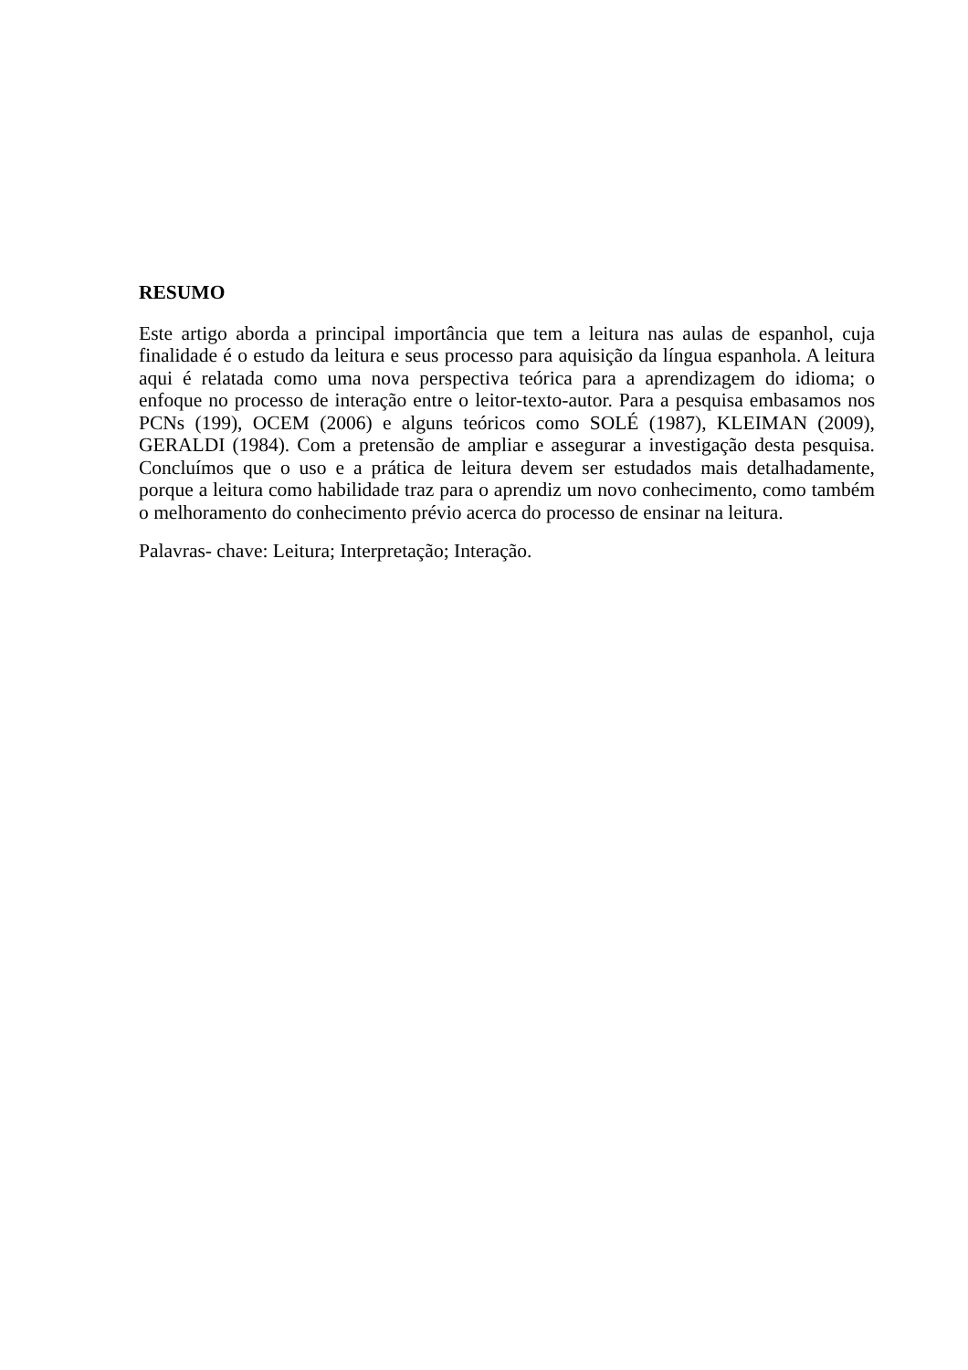RESUMO
Este artigo aborda a principal importância que tem a leitura nas aulas de espanhol, cuja finalidade é o estudo da leitura e seus processo para aquisição da língua espanhola. A leitura aqui é relatada como uma nova perspectiva teórica para a aprendizagem do idioma; o enfoque no processo de interação entre o leitor-texto-autor. Para a pesquisa embasamos nos PCNs (199), OCEM (2006) e alguns teóricos como SOLÉ (1987), KLEIMAN (2009), GERALDI (1984). Com a pretensão de ampliar e assegurar a investigação desta pesquisa. Concluímos que o uso e a prática de leitura devem ser estudados mais detalhadamente, porque a leitura como habilidade traz para o aprendiz um novo conhecimento, como também o melhoramento do conhecimento prévio acerca do processo de ensinar na leitura.
Palavras- chave: Leitura; Interpretação; Interação.